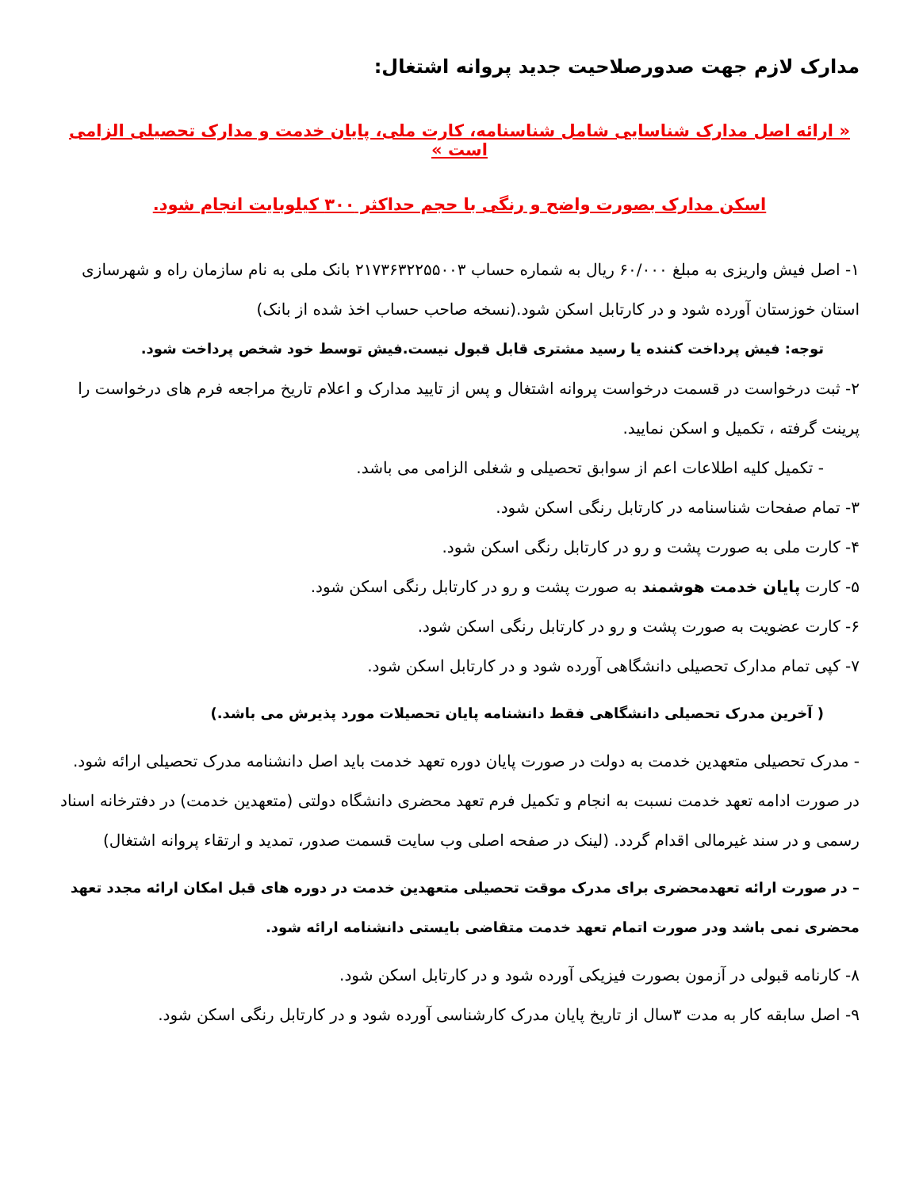مدارک لازم جهت صدورصلاحیت جدید پروانه اشتغال:
« ارائه اصل مدارک شناسایی شامل شناسنامه، کارت ملی، پایان خدمت و مدارک تحصیلی الزامی است »
اسکن مدارک بصورت واضح و رنگی با حجم حداکثر ۳۰۰ کیلوبایت انجام شود.
۱- اصل فیش واریزی به مبلغ ۶۰/۰۰۰ ریال به شماره حساب ۲۱۷۳۶۳۲۲۵۵۰۰۳ بانک ملی به نام سازمان راه و شهرسازی استان خوزستان آورده شود و در کارتابل اسکن شود.(نسخه صاحب حساب اخذ شده از بانک)
توجه: فیش پرداخت کننده یا رسید مشتری قابل قبول نیست.فیش توسط خود شخص پرداخت شود.
۲- ثبت درخواست در قسمت درخواست پروانه اشتغال و پس از تایید مدارک و اعلام تاریخ مراجعه فرم های درخواست را پرینت گرفته ، تکمیل و اسکن نمایید.
- تکمیل کلیه اطلاعات اعم از سوابق تحصیلی و شغلی الزامی می باشد.
۳- تمام صفحات شناسنامه در کارتابل رنگی اسکن شود.
۴- کارت ملی به صورت پشت و رو در کارتابل رنگی اسکن شود.
۵- کارت پایان خدمت هوشمند به صورت پشت و رو در کارتابل رنگی اسکن شود.
۶- کارت عضویت به صورت پشت و رو در کارتابل رنگی اسکن شود.
۷- کپی تمام مدارک تحصیلی دانشگاهی آورده شود و در کارتابل اسکن شود.
( آخرین مدرک تحصیلی دانشگاهی فقط دانشنامه پایان تحصیلات مورد پذیرش می باشد.)
- مدرک تحصیلی متعهدین خدمت به دولت در صورت پایان دوره تعهد خدمت باید اصل دانشنامه مدرک تحصیلی ارائه شود. در صورت ادامه تعهد خدمت نسبت به انجام و تکمیل فرم تعهد محضری دانشگاه دولتی (متعهدین خدمت) در دفترخانه اسناد رسمی و در سند غیرمالی اقدام گردد. (لینک در صفحه اصلی وب سایت قسمت صدور، تمدید و ارتقاء پروانه اشتغال)
– در صورت ارائه تعهدمحضری برای مدرک موقت تحصیلی متعهدین خدمت در دوره های قبل امکان ارائه مجدد تعهد محضری نمی باشد ودر صورت اتمام تعهد خدمت متقاضی بایستی دانشنامه ارائه شود.
۸- کارنامه قبولی در آزمون بصورت فیزیکی آورده شود و در کارتابل اسکن شود.
۹- اصل سابقه کار به مدت ۳سال از تاریخ پایان مدرک کارشناسی آورده شود و در کارتابل رنگی اسکن شود.